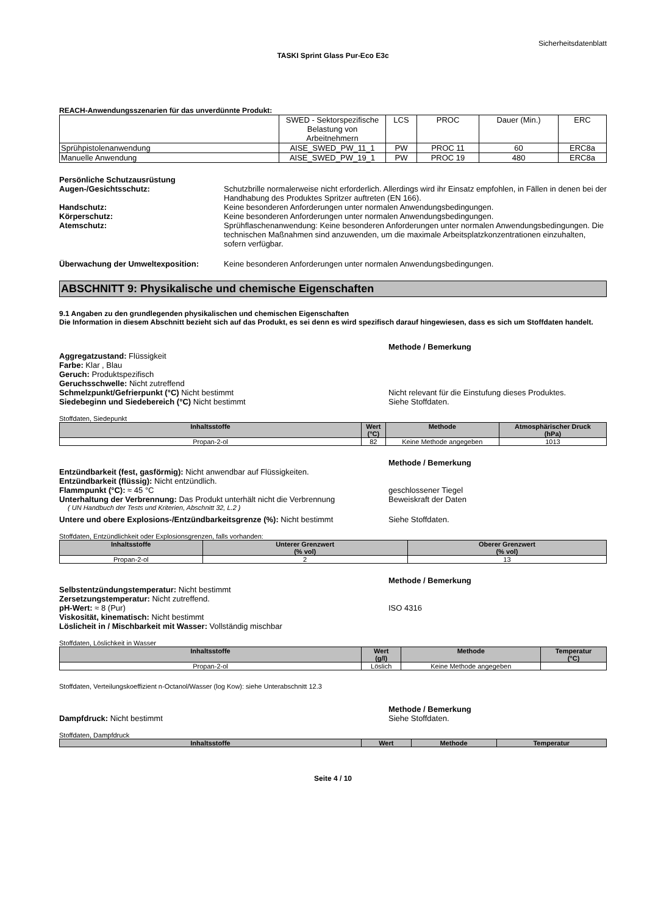Sicherheitsdatenblatt
TASKI Sprint Glass Pur-Eco E3c
REACH-Anwendungsszenarien für das unverdünnte Produkt:
| | SWED - Sektorspezifische Belastung von Arbeitnehmern | LCS | PROC | Dauer (Min.) | ERC |
| Sprühpistolenanwendung | AISE_SWED_PW_11_1 | PW | PROC 11 | 60 | ERC8a |
| Manuelle Anwendung | AISE_SWED_PW_19_1 | PW | PROC 19 | 480 | ERC8a |
Persönliche Schutzausrüstung
Augen-/Gesichtsschutz: Schutzbrille normalerweise nicht erforderlich. Allerdings wird ihr Einsatz empfohlen, in Fällen in denen bei der Handhabung des Produktes Spritzer auftreten (EN 166).
Handschutz: Keine besonderen Anforderungen unter normalen Anwendungsbedingungen.
Körperschutz: Keine besonderen Anforderungen unter normalen Anwendungsbedingungen.
Atemschutz: Sprühflaschenanwendung: Keine besonderen Anforderungen unter normalen Anwendungsbedingungen. Die technischen Maßnahmen sind anzuwenden, um die maximale Arbeitsplatzkonzentrationen einzuhalten, sofern verfügbar.
Überwachung der Umweltexposition: Keine besonderen Anforderungen unter normalen Anwendungsbedingungen.
ABSCHNITT 9: Physikalische und chemische Eigenschaften
9.1 Angaben zu den grundlegenden physikalischen und chemischen Eigenschaften
Die Information in diesem Abschnitt bezieht sich auf das Produkt, es sei denn es wird spezifisch darauf hingewiesen, dass es sich um Stoffdaten handelt.
Methode / Bemerkung
Aggregatzustand: Flüssigkeit
Farbe: Klar , Blau
Geruch: Produktspezifisch
Geruchsschwelle: Nicht zutreffend
Schmelzpunkt/Gefrierpunkt (°C) Nicht bestimmt
Nicht relevant für die Einstufung dieses Produktes.
Siedebeginn und Siedebereich (°C) Nicht bestimmt
Siehe Stoffdaten.
Stoffdaten, Siedepunkt
| Inhaltsstoffe | Wert (°C) | Methode | Atmosphärischer Druck (hPa) |
| --- | --- | --- | --- |
| Propan-2-ol | 82 | Keine Methode angegeben | 1013 |
Methode / Bemerkung
Entzündbarkeit (fest, gasförmig): Nicht anwendbar auf Flüssigkeiten.
Entzündbarkeit (flüssig): Nicht entzündlich.
Flammpunkt (°C): ≈ 45 °C
geschlossener Tiegel
Unterhaltung der Verbrennung: Das Produkt unterhält nicht die Verbrennung
Beweiskraft der Daten
( UN Handbuch der Tests und Kriterien, Abschnitt 32, L.2 )
Untere und obere Explosions-/Entzündbarkeitsgrenze (%): Nicht bestimmt
Siehe Stoffdaten.
Stoffdaten, Entzündlichkeit oder Explosionsgrenzen, falls vorhanden:
| Inhaltsstoffe | Unterer Grenzwert (% vol) | Oberer Grenzwert (% vol) |
| --- | --- | --- |
| Propan-2-ol | 2 | 13 |
Methode / Bemerkung
Selbstentzündungstemperatur: Nicht bestimmt
Zersetzungstemperatur: Nicht zutreffend.
pH-Wert: ≈ 8 (Pur)
ISO 4316
Viskosität, kinematisch: Nicht bestimmt
Löslicheit in / Mischbarkeit mit Wasser: Vollständig mischbar
Stoffdaten, Löslichkeit in Wasser
| Inhaltsstoffe | Wert (g/l) | Methode | Temperatur (°C) |
| --- | --- | --- | --- |
| Propan-2-ol | Löslich | Keine Methode angegeben | |
Stoffdaten, Verteilungskoeffizient n-Octanol/Wasser (log Kow): siehe Unterabschnitt 12.3
Methode / Bemerkung
Dampfdruck: Nicht bestimmt
Siehe Stoffdaten.
Stoffdaten, Dampfdruck
| Inhaltsstoffe | Wert | Methode | Temperatur |
| --- | --- | --- | --- |
Seite 4 / 10